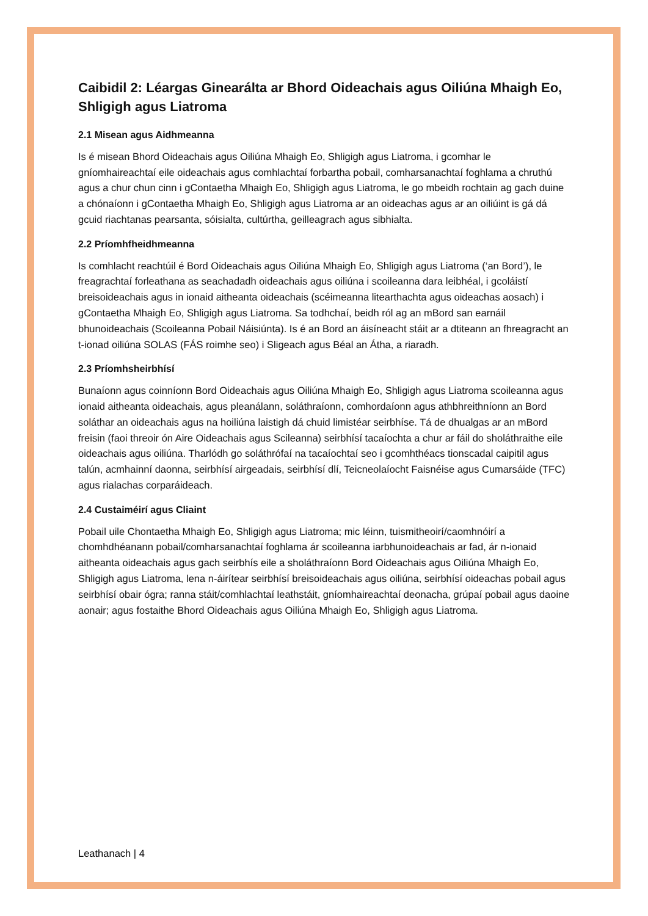Caibidil 2: Léargas Ginearálta ar Bhord Oideachais agus Oiliúna Mhaigh Eo, Shligigh agus Liatroma
2.1 Misean agus Aidhmeanna
Is é misean Bhord Oideachais agus Oiliúna Mhaigh Eo, Shligigh agus Liatroma, i gcomhar le gníomhaireachtaí eile oideachais agus comhlachtaí forbartha pobail, comharsanachtaí foghlama a chruthú agus a chur chun cinn i gContaetha Mhaigh Eo, Shligigh agus Liatroma, le go mbeidh rochtain ag gach duine a chónaíonn i gContaetha Mhaigh Eo, Shligigh agus Liatroma ar an oideachas agus ar an oiliúint is gá dá gcuid riachtanas pearsanta, sóisialta, cultúrtha, geilleagrach agus sibhialta.
2.2 Príomhfheidhmeanna
Is comhlacht reachtúil é Bord Oideachais agus Oiliúna Mhaigh Eo, Shligigh agus Liatroma (‘an Bord’), le freagrachtaí forleathana as seachadadh oideachais agus oiliúna i scoileanna dara leibhéal, i gcoláistí breisoideachais agus in ionaid aitheanta oideachais (scéimeanna litearthachta agus oideachas aosach) i gContaetha Mhaigh Eo, Shligigh agus Liatroma. Sa todhchaí, beidh ról ag an mBord san earnáil bhunoideachais (Scoileanna Pobail Náisiúnta). Is é an Bord an áisíneacht stáit ar a dtiteann an fhreagracht an t-ionad oiliúna SOLAS (FÁS roimhe seo) i Sligeach agus Béal an Átha, a riaradh.
2.3 Príomhsheirbhísí
Bunaíonn agus coinníonn Bord Oideachais agus Oiliúna Mhaigh Eo, Shligigh agus Liatroma scoileanna agus ionaid aitheanta oideachais, agus pleanálann, soláthraíonn, comhordaíonn agus athbhreithníonn an Bord soláthar an oideachais agus na hoiliúna laistigh dá chuid limistéar seirbhíse. Tá de dhualgas ar an mBord freisin (faoi threoir ón Aire Oideachais agus Scileanna) seirbhísí tacaíochta a chur ar fáil do sholáthraithe eile oideachais agus oiliúna. Tharlódh go soláthrófaí na tacaíochtaí seo i gcomhthéacs tionscadal caipitil agus talún, acmhainní daonna, seirbhísí airgeadais, seirbhísí dlí, Teicneolaíocht Faisnéise agus Cumarsáide (TFC) agus rialachas corparáideach.
2.4 Custaiméirí agus Cliaint
Pobail uile Chontaetha Mhaigh Eo, Shligigh agus Liatroma; mic léinn, tuismitheoirí/caomhnóirí a chomhdhéanann pobail/comharsanachtaí foghlama ár scoileanna iarbhunoideachais ar fad, ár n-ionaid aitheanta oideachais agus gach seirbhís eile a sholáthraíonn Bord Oideachais agus Oiliúna Mhaigh Eo, Shligigh agus Liatroma, lena n-áirítear seirbhísí breisoideachais agus oiliúna, seirbhísí oideachas pobail agus seirbhísí obair ógra; ranna stáit/comhlachtaí leathstáit, gníomhaireachtaí deonacha, grúpaí pobail agus daoine aonair; agus fostaithe Bhord Oideachais agus Oiliúna Mhaigh Eo, Shligigh agus Liatroma.
Leathanach | 4